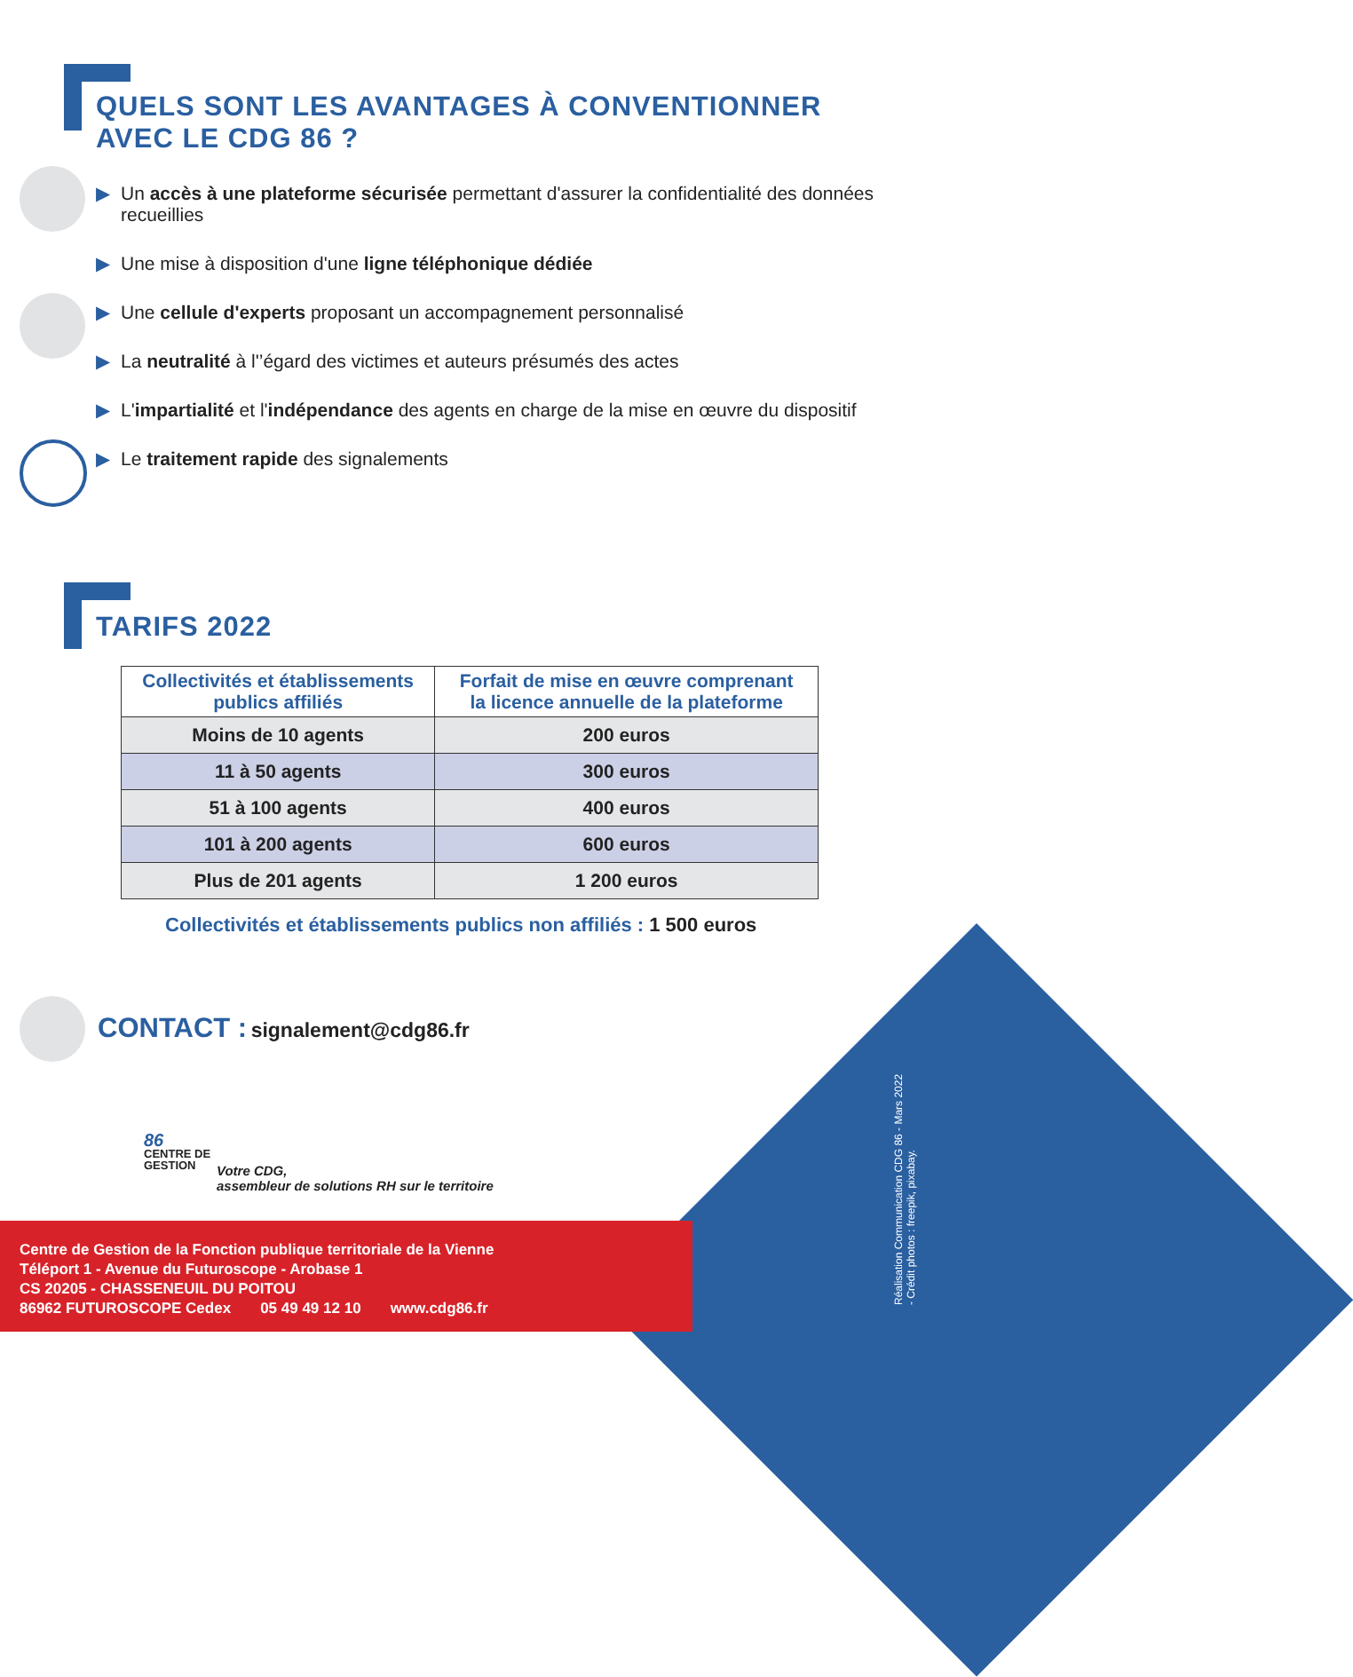QUELS SONT LES AVANTAGES À CONVENTIONNER
AVEC LE CDG 86 ?
▶ Un accès à une plateforme sécurisée permettant d'assurer la confidentialité des données recueillies
▶ Une mise à disposition d'une ligne téléphonique dédiée
▶ Une cellule d'experts proposant un accompagnement personnalisé
▶ La neutralité à l'’égard des victimes et auteurs présumés des actes
▶ L'impartialité et l'indépendance des agents en charge de la mise en œuvre du dispositif
▶ Le traitement rapide des signalements
TARIFS 2022
| Collectivités et établissements publics affiliés | Forfait de mise en œuvre comprenant la licence annuelle de la plateforme |
| --- | --- |
| Moins de 10 agents | 200 euros |
| 11 à 50 agents | 300 euros |
| 51 à 100 agents | 400 euros |
| 101 à 200 agents | 600 euros |
| Plus de 201 agents | 1 200 euros |
Collectivités et établissements publics non affiliés : 1 500 euros
CONTACT : signalement@cdg86.fr
86
CENTRE DE
GESTION
Votre CDG,
assembleur de solutions RH sur le territoire
Réalisation Communication CDG 86 - Mars 2022
- Crédit photos : freepik, pixabay.
Centre de Gestion de la Fonction publique territoriale de la Vienne
Téléport 1 - Avenue du Futuroscope - Arobase 1
CS 20205 - CHASSENEUIL DU POITOU
86962 FUTUROSCOPE Cedex 05 49 49 12 10 www.cdg86.fr